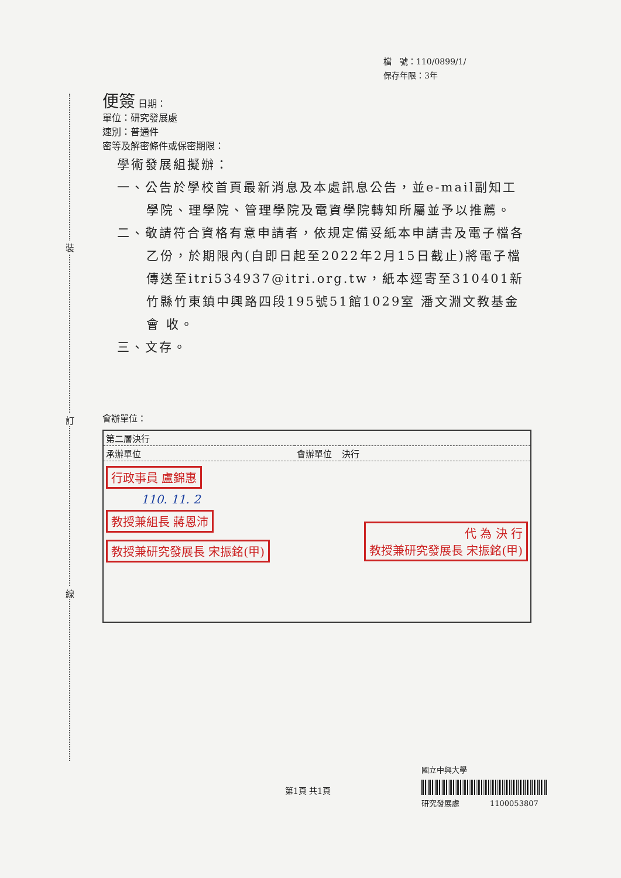裝
訂
線
檔　號：110/0899/1/
保存年限：3年
便簽 日期：
單位：研究發展處
速別：普通件
密等及解密條件或保密期限：
學術發展組擬辦：
一、公告於學校首頁最新消息及本處訊息公告，並e-mail副知工學院、理學院、管理學院及電資學院轉知所屬並予以推薦。
二、敬請符合資格有意申請者，依規定備妥紙本申請書及電子檔各乙份，於期限內(自即日起至2022年2月15日截止)將電子檔傳送至itri534937@itri.org.tw，紙本逕寄至310401新竹縣竹東鎮中興路四段195號51館1029室 潘文淵文教基金會 收。
三、文存。
會辦單位：
| 第二層決行 | | |
| 承辦單位 | 會辦單位 | 決行 |
| 行政事員 盧錦惠 110. 11. 2 教授兼組長 蔣恩沛 教授兼研究發展長 宋振銘(甲) | | 代 為 決 行 教授兼研究發展長 宋振銘(甲) |
第1頁 共1頁
國立中興大學
研究發展處　　　　1100053807